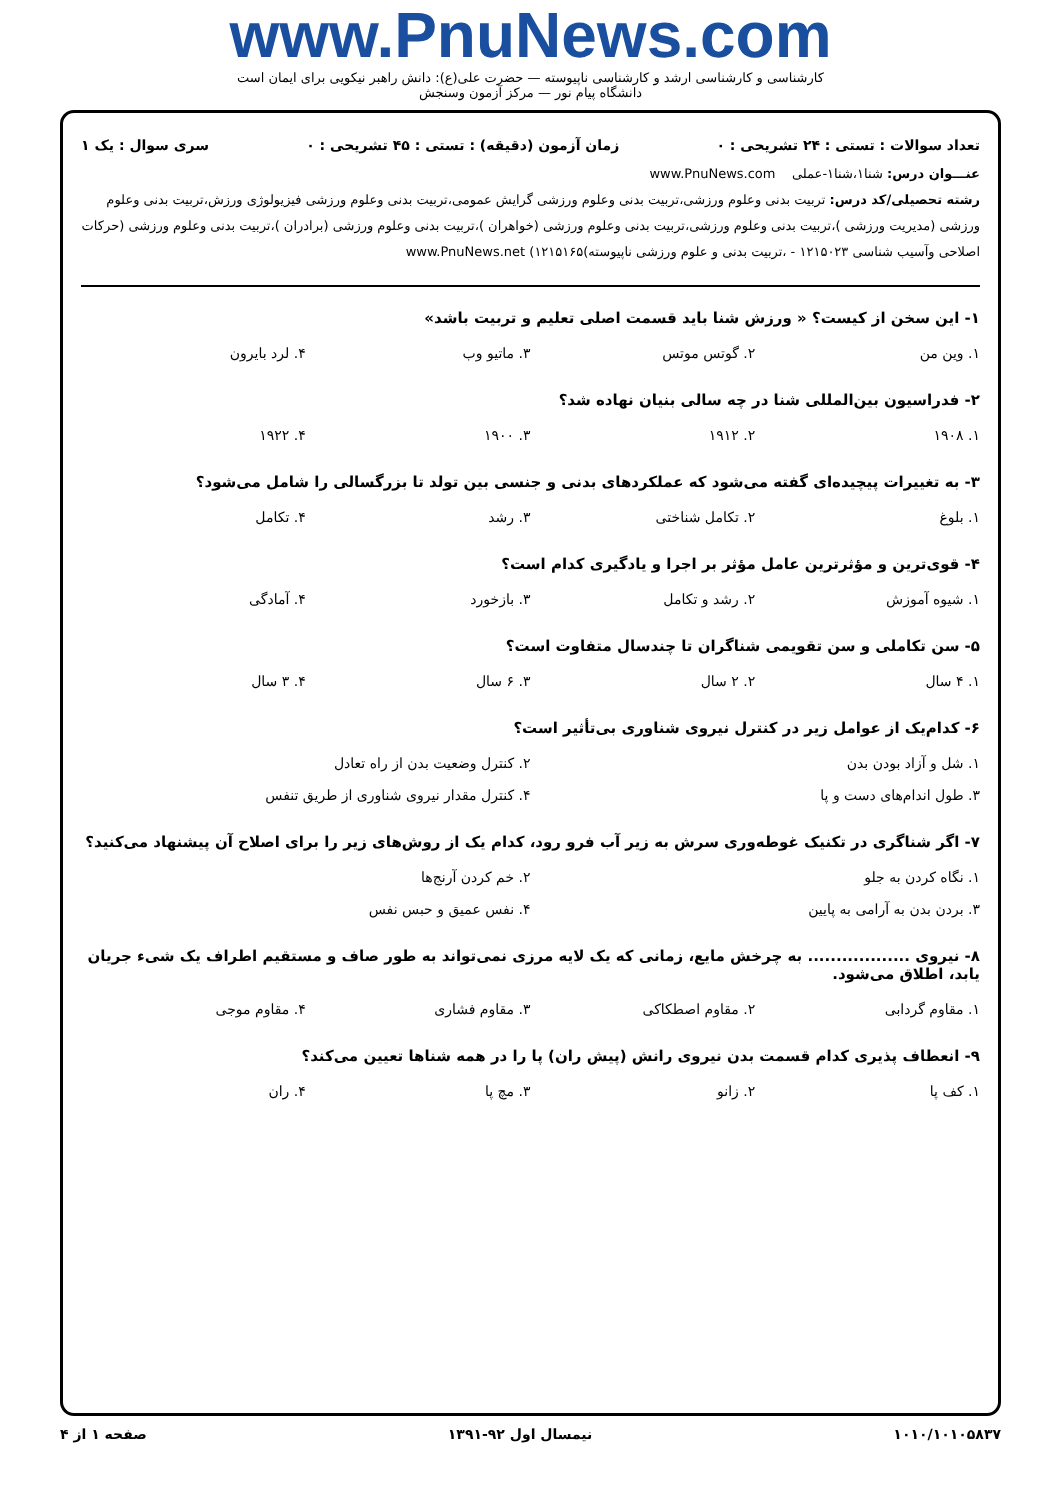www.PnuNews.com
کارشناسی و کارشناسی ارشد و کارشناسی ناپیوسته — حضرت علی(ع): دانش راهبر نیکویی برای ایمان است
دانشگاه پیام نور — مرکز آزمون وسنجش
تعداد سوالات : تستی : ۲۴ تشریحی : ۰ زمان آزمون (دقیقه) : تستی : ۴۵ تشریحی : ۰ سری سوال : یک ۱
عنـــوان درس: شنا۱،شنا۱-عملی www.PnuNews.com
رشته تحصیلی/کد درس: تربیت بدنی وعلوم ورزشی،تربیت بدنی وعلوم ورزشی گرایش عمومی،تربیت بدنی وعلوم ورزشی فیزیولوژی ورزش،تربیت بدنی وعلوم ورزشی (مدیریت ورزشی )،تربیت بدنی وعلوم ورزشی،تربیت بدنی وعلوم ورزشی (خواهران )،تربیت بدنی وعلوم ورزشی (برادران )،تربیت بدنی وعلوم ورزشی (حرکات اصلاحی وآسیب شناسی ۱۲۱۵۰۲۳ - ،تربیت بدنی و علوم ورزشی ناپیوسته)۱۲۱۵۱۶۵) www.PnuNews.net
۱- این سخن از کیست؟ « ورزش شنا باید قسمت اصلی تعلیم و تربیت باشد»
| ۱. وین من | ۲. گوتس موتس | ۳. ماتیو وب | ۴. لرد بایرون |
۲- فدراسیون بین‌المللی شنا در چه سالی بنیان نهاده شد؟
| ۱. ۱۹۰۸ | ۲. ۱۹۱۲ | ۳. ۱۹۰۰ | ۴. ۱۹۲۲ |
۳- به تغییرات پیچیده‌ای گفته می‌شود که عملکردهای بدنی و جنسی بین تولد تا بزرگسالی را شامل می‌شود؟
| ۱. بلوغ | ۲. تکامل شناختی | ۳. رشد | ۴. تکامل |
۴- قوی‌ترین و مؤثرترین عامل مؤثر بر اجرا و یادگیری کدام است؟
| ۱. شیوه آموزش | ۲. رشد و تکامل | ۳. بازخورد | ۴. آمادگی |
۵- سن تکاملی و سن تقویمی شناگران تا چندسال متفاوت است؟
| ۱. ۴ سال | ۲. ۲ سال | ۳. ۶ سال | ۴. ۳ سال |
۶- کدام‌یک از عوامل زیر در کنترل نیروی شناوری بی‌تأثیر است؟
| ۱. شل و آزاد بودن بدن | ۲. کنترل وضعیت بدن از راه تعادل |
| ۳. طول اندام‌های دست و پا | ۴. کنترل مقدار نیروی شناوری از طریق تنفس |
۷- اگر شناگری در تکنیک غوطه‌وری سرش به زیر آب فرو رود، کدام یک از روش‌های زیر را برای اصلاح آن پیشنهاد می‌کنید؟
| ۱. نگاه کردن به جلو | ۲. خم کردن آرنج‌ها |
| ۳. بردن بدن به آرامی به پایین | ۴. نفس عمیق و حبس نفس |
۸- نیروی .................. به چرخش مایع، زمانی که یک لایه مرزی نمی‌تواند به طور صاف و مستقیم اطراف یک شیء جریان یابد، اطلاق می‌شود.
| ۱. مقاوم گردابی | ۲. مقاوم اصطکاکی | ۳. مقاوم فشاری | ۴. مقاوم موجی |
۹- انعطاف پذیری کدام قسمت بدن نیروی رانش (پیش ران) پا را در همه شناها تعیین می‌کند؟
| ۱. کف پا | ۲. زانو | ۳. مچ پا | ۴. ران |
۱۰۱۰/۱۰۱۰۵۸۳۷ نیمسال اول ۹۲-۱۳۹۱ صفحه ۱ از ۴